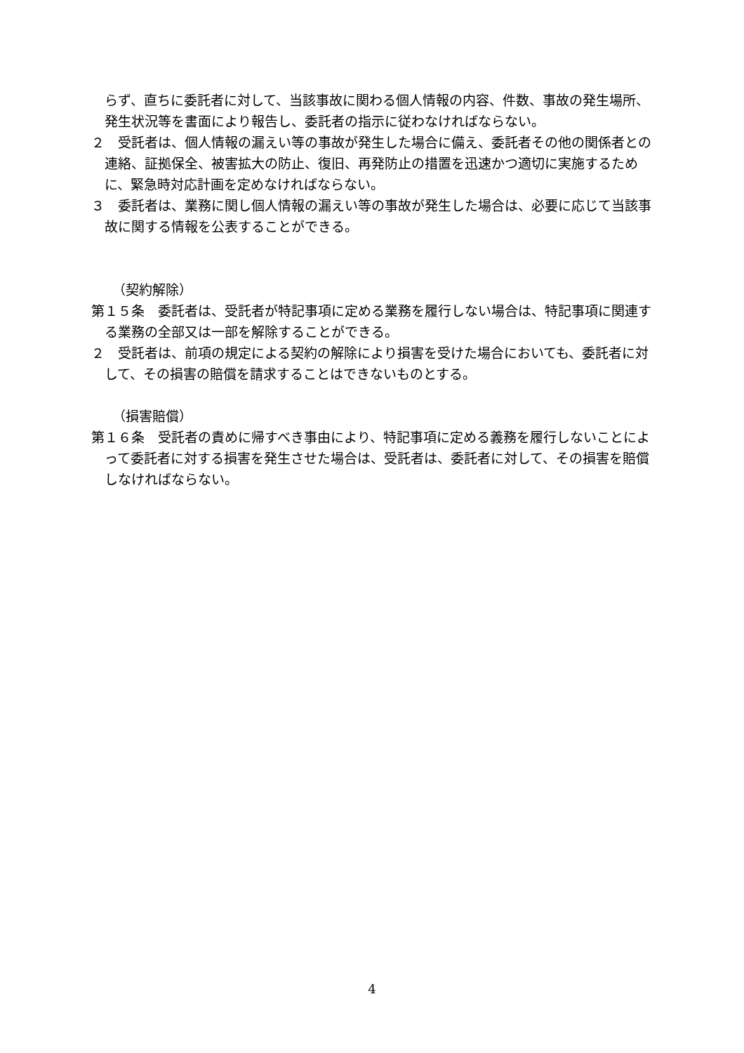らず、直ちに委託者に対して、当該事故に関わる個人情報の内容、件数、事故の発生場所、発生状況等を書面により報告し、委託者の指示に従わなければならない。
２　受託者は、個人情報の漏えい等の事故が発生した場合に備え、委託者その他の関係者との連絡、証拠保全、被害拡大の防止、復旧、再発防止の措置を迅速かつ適切に実施するために、緊急時対応計画を定めなければならない。
３　委託者は、業務に関し個人情報の漏えい等の事故が発生した場合は、必要に応じて当該事故に関する情報を公表することができる。
（契約解除）
第１５条　委託者は、受託者が特記事項に定める業務を履行しない場合は、特記事項に関連する業務の全部又は一部を解除することができる。
２　受託者は、前項の規定による契約の解除により損害を受けた場合においても、委託者に対して、その損害の賠償を請求することはできないものとする。
（損害賠償）
第１６条　受託者の責めに帰すべき事由により、特記事項に定める義務を履行しないことによって委託者に対する損害を発生させた場合は、受託者は、委託者に対して、その損害を賠償しなければならない。
4